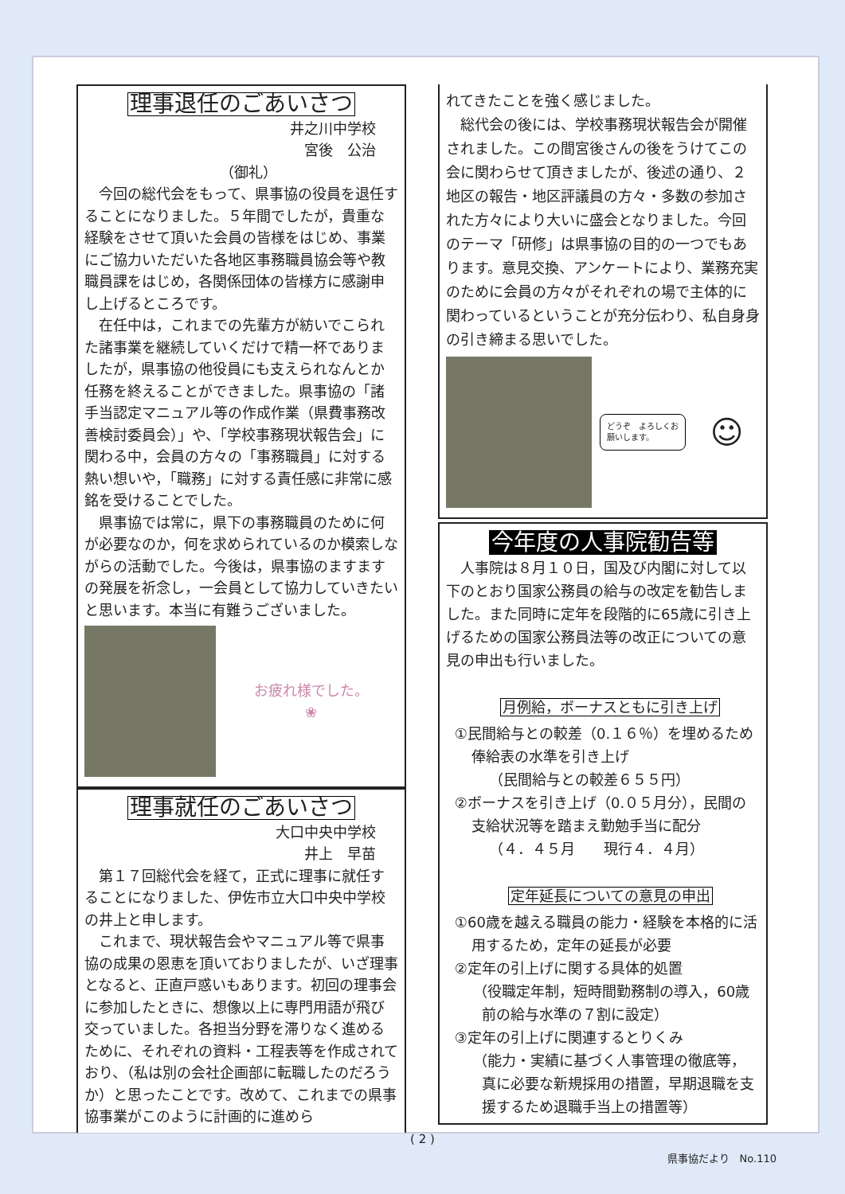理事退任のごあいさつ
井之川中学校
宮後　公治
（御礼）
今回の総代会をもって、県事協の役員を退任することになりました。５年間でしたが，貴重な経験をさせて頂いた会員の皆様をはじめ、事業にご協力いただいた各地区事務職員協会等や教職員課をはじめ，各関係団体の皆様方に感謝申し上げるところです。
在任中は，これまでの先輩方が紡いでこられた諸事業を継続していくだけで精一杯でありましたが，県事協の他役員にも支えられなんとか任務を終えることができました。県事協の「諸手当認定マニュアル等の作成作業（県費事務改善検討委員会）」や、「学校事務現状報告会」に関わる中，会員の方々の「事務職員」に対する熱い想いや，「職務」に対する責任感に非常に感銘を受けることでした。
県事協では常に，県下の事務職員のために何が必要なのか，何を求められているのか模索しながらの活動でした。今後は，県事協のますますの発展を祈念し，一会員として協力していきたいと思います。本当に有難うございました。
お疲れ様でした。
❀
理事就任のごあいさつ
大口中央中学校
井上　早苗
第１７回総代会を経て，正式に理事に就任することになりました、伊佐市立大口中央中学校の井上と申します。
これまで、現状報告会やマニュアル等で県事協の成果の恩恵を頂いておりましたが、いざ理事となると、正直戸惑いもあります。初回の理事会に参加したときに、想像以上に専門用語が飛び交っていました。各担当分野を滞りなく進めるために、それぞれの資料・工程表等を作成されており、（私は別の会社企画部に転職したのだろうか）と思ったことです。改めて、これまでの県事協事業がこのように計画的に進めら
れてきたことを強く感じました。
総代会の後には、学校事務現状報告会が開催されました。この間宮後さんの後をうけてこの会に関わらせて頂きましたが、後述の通り、２地区の報告・地区評議員の方々・多数の参加された方々により大いに盛会となりました。今回のテーマ「研修」は県事協の目的の一つでもあります。意見交換、アンケートにより、業務充実のために会員の方々がそれぞれの場で主体的に関わっているということが充分伝わり、私自身身の引き締まる思いでした。
どうぞ　よろしくお願いします。
☺
今年度の人事院勧告等
人事院は８月１０日，国及び内閣に対して以下のとおり国家公務員の給与の改定を勧告しました。また同時に定年を段階的に65歳に引き上げるための国家公務員法等の改正についての意見の申出も行いました。
月例給，ボーナスともに引き上げ
①民間給与との較差（0.１６％）を埋めるため俸給表の水準を引き上げ
（民間給与との較差６５５円）
②ボーナスを引き上げ（0.０５月分），民間の支給状況等を踏まえ勤勉手当に配分
（４．４５月　　現行４．４月）
定年延長についての意見の申出
①60歳を越える職員の能力・経験を本格的に活用するため，定年の延長が必要
②定年の引上げに関する具体的処置
（役職定年制，短時間勤務制の導入，60歳前の給与水準の７割に設定）
③定年の引上げに関連するとりくみ
（能力・実績に基づく人事管理の徹底等，真に必要な新規採用の措置，早期退職を支援するため退職手当上の措置等）
( 2 )
県事協だより　No.110